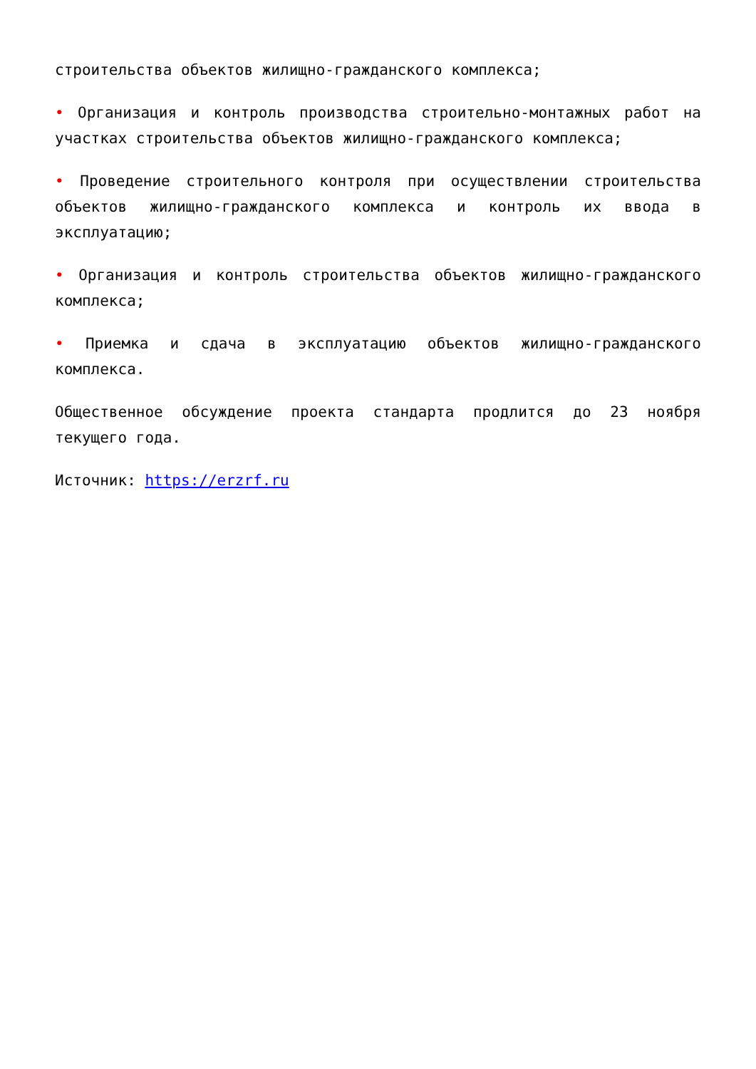строительства объектов жилищно-гражданского комплекса;
• Организация и контроль производства строительно-монтажных работ на участках строительства объектов жилищно-гражданского комплекса;
• Проведение строительного контроля при осуществлении строительства объектов жилищно-гражданского комплекса и контроль их ввода в эксплуатацию;
• Организация и контроль строительства объектов жилищно-гражданского комплекса;
• Приемка и сдача в эксплуатацию объектов жилищно-гражданского комплекса.
Общественное обсуждение проекта стандарта продлится до 23 ноября текущего года.
Источник: https://erzrf.ru